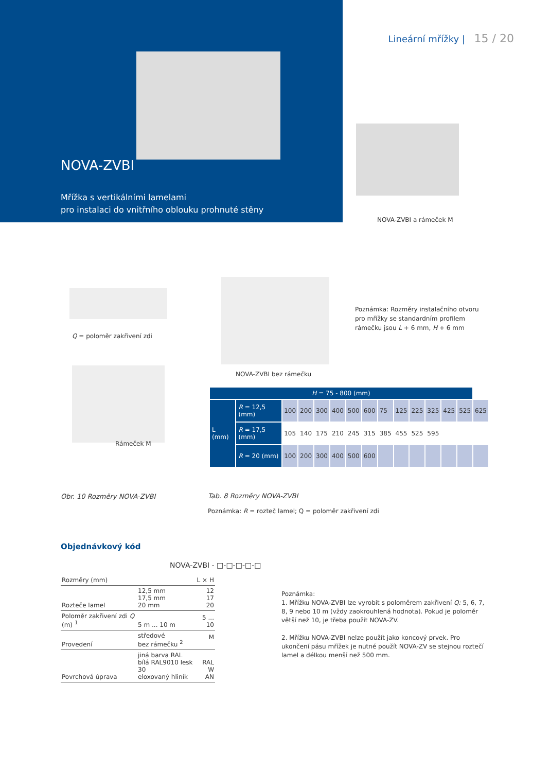Lineární mřížky | 15 / 20
NOVA-ZVBI
Mřížka s vertikálními lamelami
pro instalaci do vnitřního oblouku prohnuté stěny
NOVA-ZVBI a rámeček M
Q = poloměr zakřivení zdi
Poznámka: Rozměry instalačního otvoru pro mřížky se standardním profilem rámečku jsou L + 6 mm, H + 6 mm
NOVA-ZVBI bez rámečku
Rámeček M
| H = 75 - 800 (mm) | | | | | | | | | | | | | | |
| --- | --- | --- | --- | --- | --- | --- | --- | --- | --- | --- | --- | --- | --- | --- |
| L (mm) | R = 12,5 (mm) | 100 | 200 | 300 | 400 | 500 | 600 | 75 | 125 | 225 | 325 | 425 | 525 | 625 |
| | R = 17,5 (mm) | 105 | 140 | 175 | 210 | 245 | 315 | 385 | 455 | 525 | 595 | | | |
| | R = 20 (mm) | 100 | 200 | 300 | 400 | 500 | 600 | | | | | | | |
Obr. 10 Rozměry NOVA-ZVBI Tab. 8 Rozměry NOVA-ZVBI
Poznámka: R = rozteč lamel; Q = poloměr zakřivení zdi
Objednávkový kód
NOVA-ZVBI - □-□-□-□-□
| Rozměry (mm) | | L × H |
| Rozteče lamel | 12,5 mm 17,5 mm 20 mm | 12 17 20 |
| Poloměr zakřivení zdi Q (m) <sup>1</sup> | 5 m ... 10 m | 5 ... 10 |
| Provedení | středové bez rámečku <sup>2</sup> | M |
| Povrchová úprava | jiná barva RAL bílá RAL9010 lesk 30 eloxovaný hliník | RAL W AN |
Poznámka:
1. Mřížku NOVA-ZVBI lze vyrobit s poloměrem zakřivení Q: 5, 6, 7, 8, 9 nebo 10 m (vždy zaokrouhlená hodnota). Pokud je poloměr větší než 10, je třeba použít NOVA-ZV.
2. Mřížku NOVA-ZVBI nelze použít jako koncový prvek. Pro ukončení pásu mřížek je nutné použít NOVA-ZV se stejnou roztečí lamel a délkou menší než 500 mm.